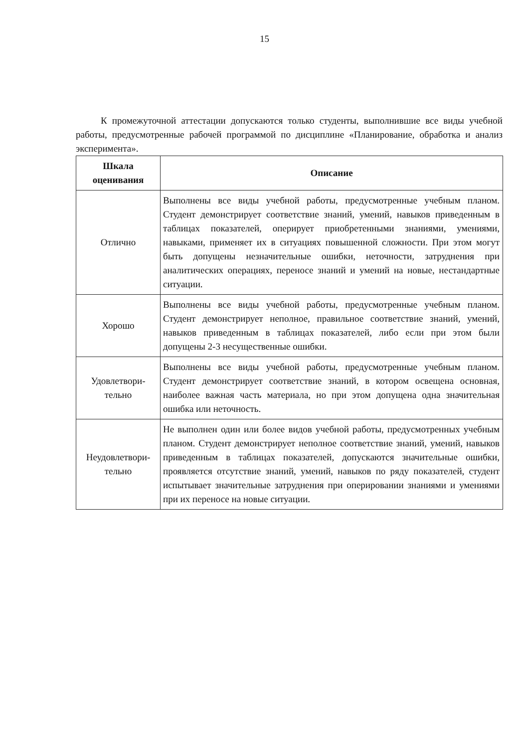15
К промежуточной аттестации допускаются только студенты, выполнившие все виды учебной работы, предусмотренные рабочей программой по дисциплине «Планирование, обработка и анализ эксперимента».
| Шкала оценивания | Описание |
| --- | --- |
| Отлично | Выполнены все виды учебной работы, предусмотренные учебным планом. Студент демонстрирует соответствие знаний, умений, навыков приведенным в таблицах показателей, оперирует приобретенными знаниями, умениями, навыками, применяет их в ситуациях повышенной сложности. При этом могут быть допущены незначительные ошибки, неточности, затруднения при аналитических операциях, переносе знаний и умений на новые, нестандартные ситуации. |
| Хорошо | Выполнены все виды учебной работы, предусмотренные учебным планом. Студент демонстрирует неполное, правильное соответствие знаний, умений, навыков приведенным в таблицах показателей, либо если при этом были допущены 2-3 несущественные ошибки. |
| Удовлетвори- тельно | Выполнены все виды учебной работы, предусмотренные учебным планом. Студент демонстрирует соответствие знаний, в котором освещена основная, наиболее важная часть материала, но при этом допущена одна значительная ошибка или неточность. |
| Неудовлетвори- тельно | Не выполнен один или более видов учебной работы, предусмотренных учебным планом. Студент демонстрирует неполное соответствие знаний, умений, навыков приведенным в таблицах показателей, допускаются значительные ошибки, проявляется отсутствие знаний, умений, навыков по ряду показателей, студент испытывает значительные затруднения при оперировании знаниями и умениями при их переносе на новые ситуации. |